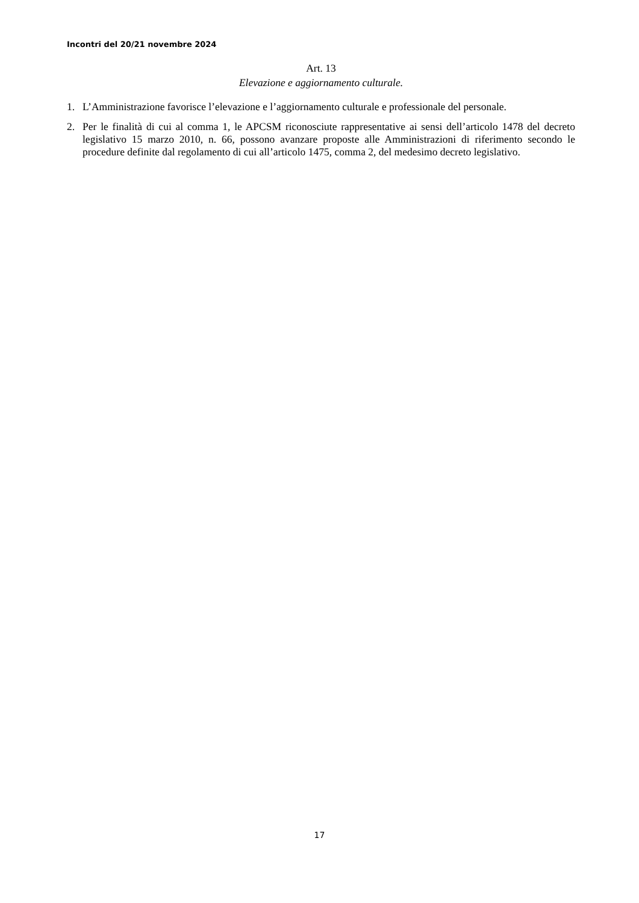Incontri del 20/21 novembre 2024
Art. 13
Elevazione e aggiornamento culturale.
1. L’Amministrazione favorisce l’elevazione e l’aggiornamento culturale e professionale del personale.
2. Per le finalità di cui al comma 1, le APCSM riconosciute rappresentative ai sensi dell’articolo 1478 del decreto legislativo 15 marzo 2010, n. 66, possono avanzare proposte alle Amministrazioni di riferimento secondo le procedure definite dal regolamento di cui all’articolo 1475, comma 2, del medesimo decreto legislativo.
17